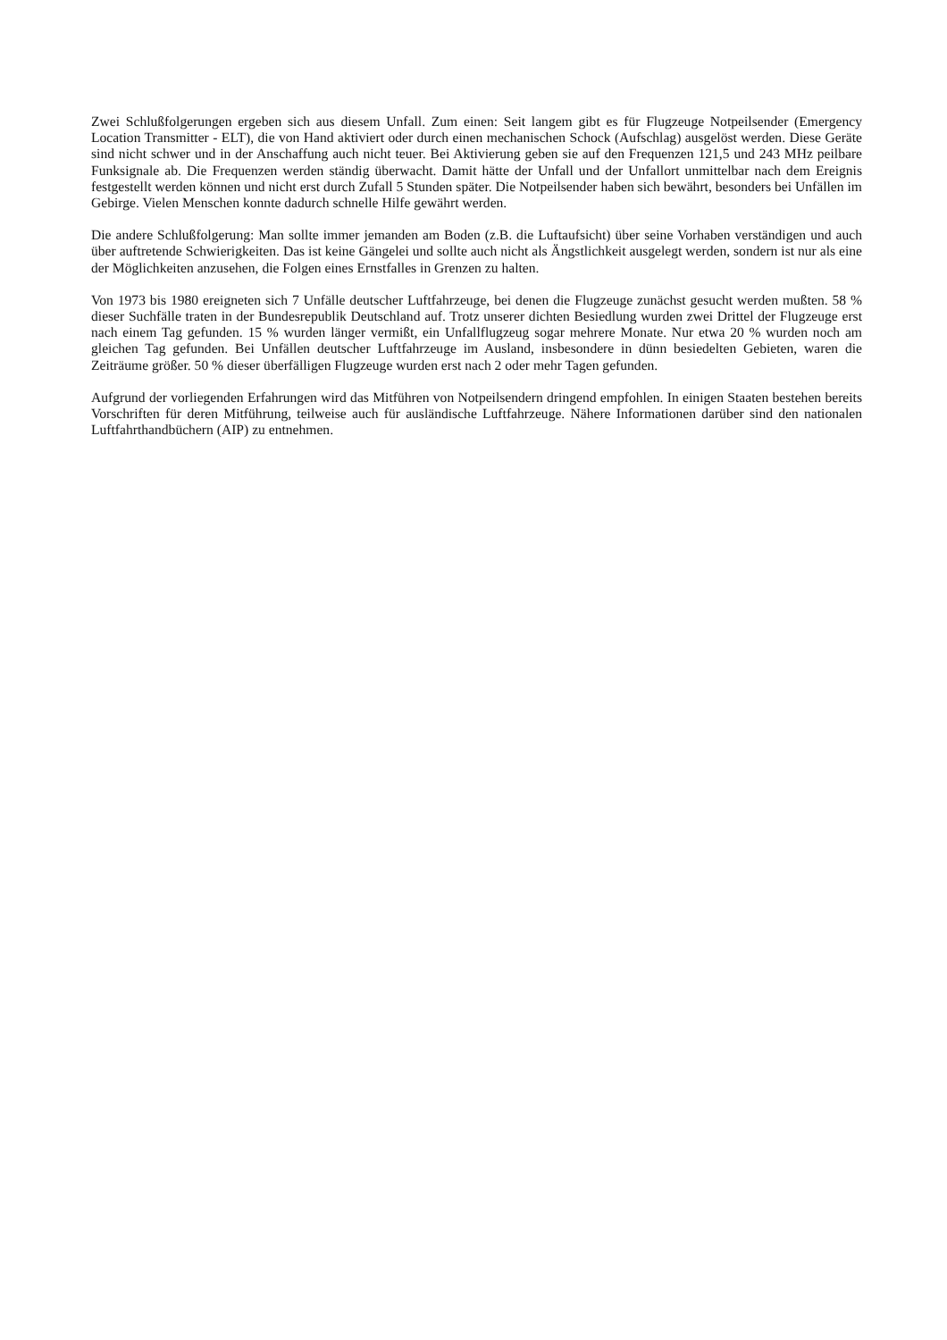Zwei Schlußfolgerungen ergeben sich aus diesem Unfall. Zum einen: Seit langem gibt es für Flugzeuge Notpeilsender (Emergency Location Transmitter - ELT), die von Hand aktiviert oder durch einen mechanischen Schock (Aufschlag) ausgelöst werden. Diese Geräte sind nicht schwer und in der Anschaffung auch nicht teuer. Bei Aktivierung geben sie auf den Frequenzen 121,5 und 243 MHz peilbare Funksignale ab. Die Frequenzen werden ständig überwacht. Damit hätte der Unfall und der Unfallort unmittelbar nach dem Ereignis festgestellt werden können und nicht erst durch Zufall 5 Stunden später. Die Notpeilsender haben sich bewährt, besonders bei Unfällen im Gebirge. Vielen Menschen konnte dadurch schnelle Hilfe gewährt werden.
Die andere Schlußfolgerung: Man sollte immer jemanden am Boden (z.B. die Luftaufsicht) über seine Vorhaben verständigen und auch über auftretende Schwierigkeiten. Das ist keine Gängelei und sollte auch nicht als Ängstlichkeit ausgelegt werden, sondern ist nur als eine der Möglichkeiten anzusehen, die Folgen eines Ernstfalles in Grenzen zu halten.
Von 1973 bis 1980 ereigneten sich 7 Unfälle deutscher Luftfahrzeuge, bei denen die Flugzeuge zunächst gesucht werden mußten. 58 % dieser Suchfälle traten in der Bundesrepublik Deutschland auf. Trotz unserer dichten Besiedlung wurden zwei Drittel der Flugzeuge erst nach einem Tag gefunden. 15 % wurden länger vermißt, ein Unfallflugzeug sogar mehrere Monate. Nur etwa 20 % wurden noch am gleichen Tag gefunden. Bei Unfällen deutscher Luftfahrzeuge im Ausland, insbesondere in dünn besiedelten Gebieten, waren die Zeiträume größer. 50 % dieser überfälligen Flugzeuge wurden erst nach 2 oder mehr Tagen gefunden.
Aufgrund der vorliegenden Erfahrungen wird das Mitführen von Notpeilsendern dringend empfohlen. In einigen Staaten bestehen bereits Vorschriften für deren Mitführung, teilweise auch für ausländische Luftfahrzeuge. Nähere Informationen darüber sind den nationalen Luftfahrthandbüchern (AIP) zu entnehmen.